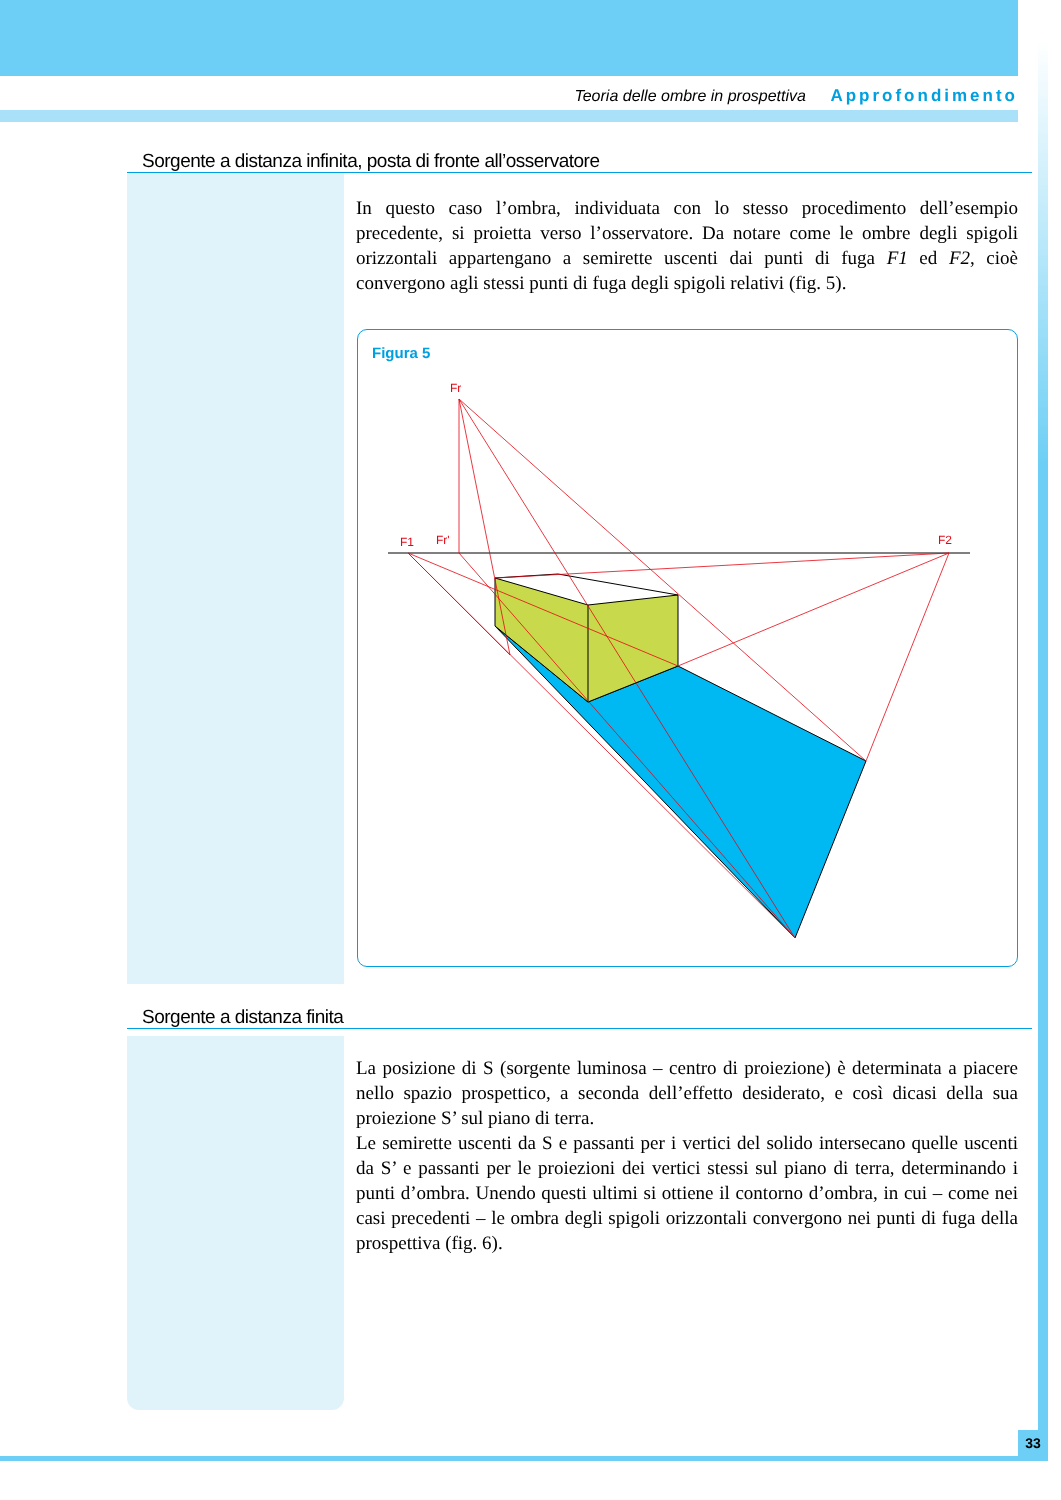Teoria delle ombre in prospettiva Approfondimento
Sorgente a distanza infinita, posta di fronte all’osservatore
In questo caso l’ombra, individuata con lo stesso procedimento dell’esempio precedente, si proietta verso l’osservatore. Da notare come le ombre degli spigoli orizzontali appartengano a semirette uscenti dai punti di fuga F1 ed F2, cioè convergono agli stessi punti di fuga degli spigoli relativi (fig. 5).
Figura 5
Fr
F1
Fr'
F2
Sorgente a distanza finita
La posizione di S (sorgente luminosa – centro di proiezione) è determinata a piacere nello spazio prospettico, a seconda dell’effetto desiderato, e così dicasi della sua proiezione S’ sul piano di terra.
Le semirette uscenti da S e passanti per i vertici del solido intersecano quelle uscenti da S’ e passanti per le proiezioni dei vertici stessi sul piano di terra, determinando i punti d’ombra. Unendo questi ultimi si ottiene il contorno d’ombra, in cui – come nei casi precedenti – le ombra degli spigoli orizzontali convergono nei punti di fuga della prospettiva (fig. 6).
33